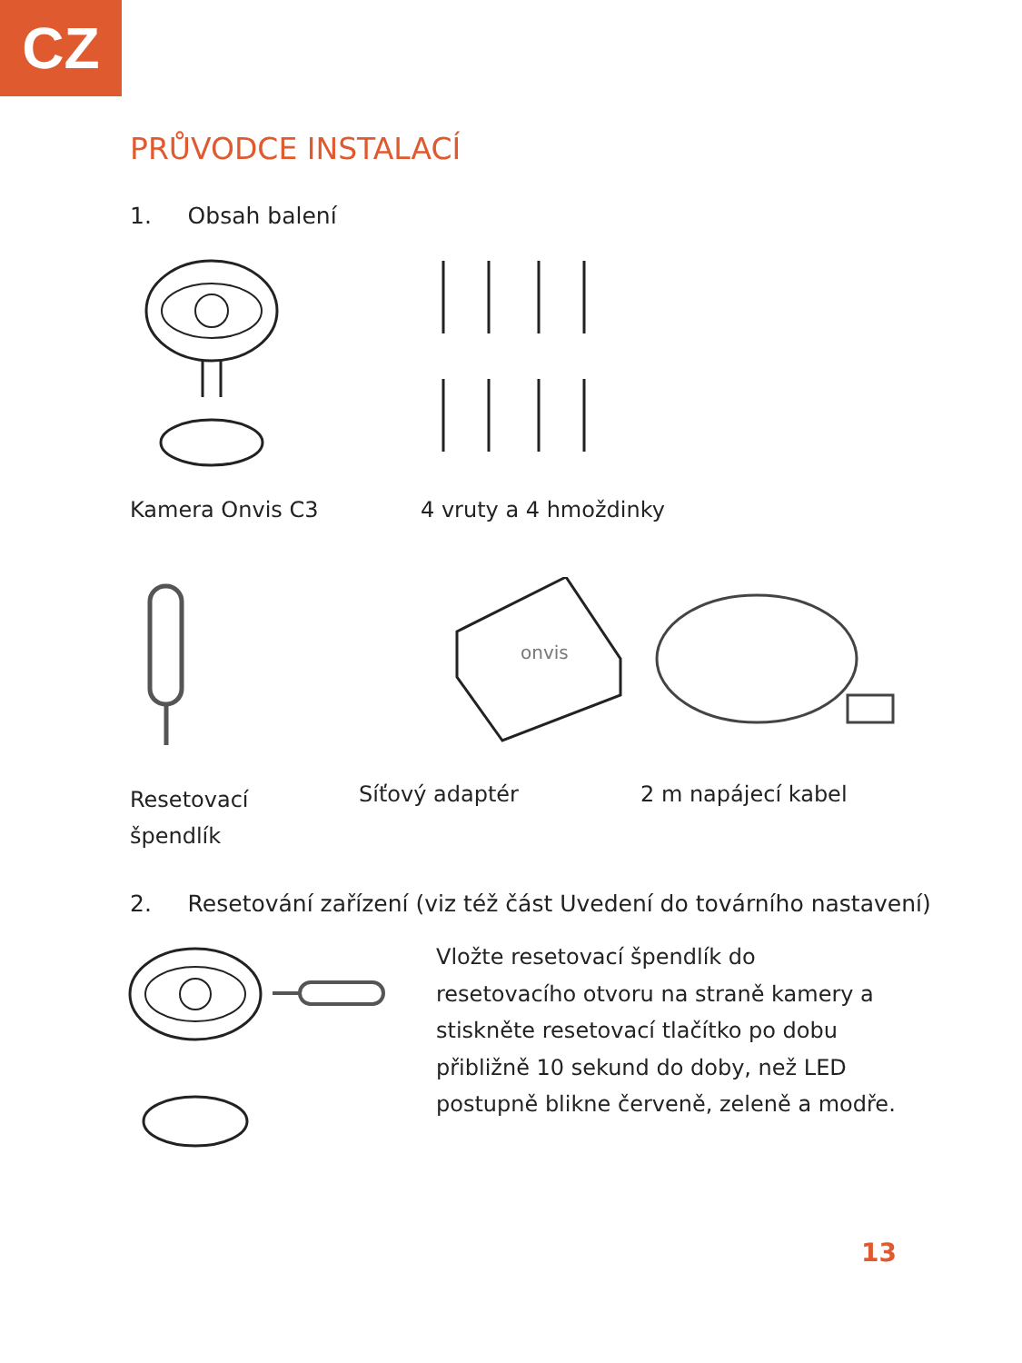CZ
PRŮVODCE INSTALACÍ
1. Obsah balení
Kamera Onvis C3 4 vruty a 4 hmoždinky
onvis
Resetovací
špendlík
Síťový adaptér 2 m napájecí kabel
2. Resetování zařízení (viz též část Uvedení do továrního nastavení)
Vložte resetovací špendlík do
resetovacího otvoru na straně kamery a
stiskněte resetovací tlačítko po dobu
přibližně 10 sekund do doby, než LED
postupně blikne červeně, zeleně a modře.
13